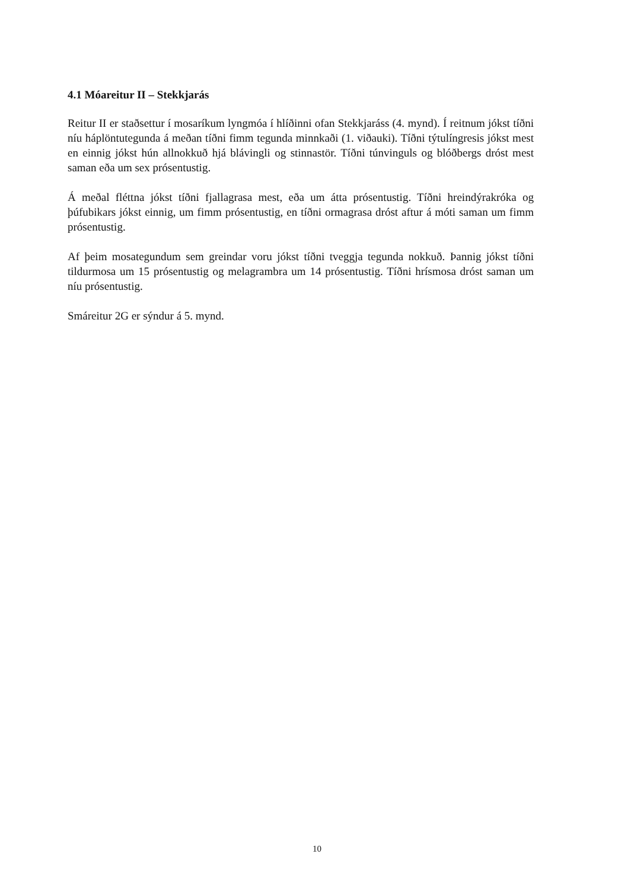4.1 Móareitur II – Stekkjarás
Reitur II er staðsettur í mosaríkum lyngmóa í hlíðinni ofan Stekkjaráss (4. mynd). Í reitnum jókst tíðni níu háplöntutegunda á meðan tíðni fimm tegunda minnkaði (1. viðauki). Tíðni týtulíngresis jókst mest en einnig jókst hún allnokkuð hjá blávingli og stinnastör. Tíðni túnvinguls og blóðbergs dróst mest saman eða um sex prósentustig.
Á meðal fléttna jókst tíðni fjallagrasa mest, eða um átta prósentustig. Tíðni hreindýrakróka og þúfubikars jókst einnig, um fimm prósentustig, en tíðni ormagrasa dróst aftur á móti saman um fimm prósentustig.
Af þeim mosategundum sem greindar voru jókst tíðni tveggja tegunda nokkuð. Þannig jókst tíðni tildurmosa um 15 prósentustig og melagrambra um 14 prósentustig. Tíðni hrísmosa dróst saman um níu prósentustig.
Smáreitur 2G er sýndur á 5. mynd.
10